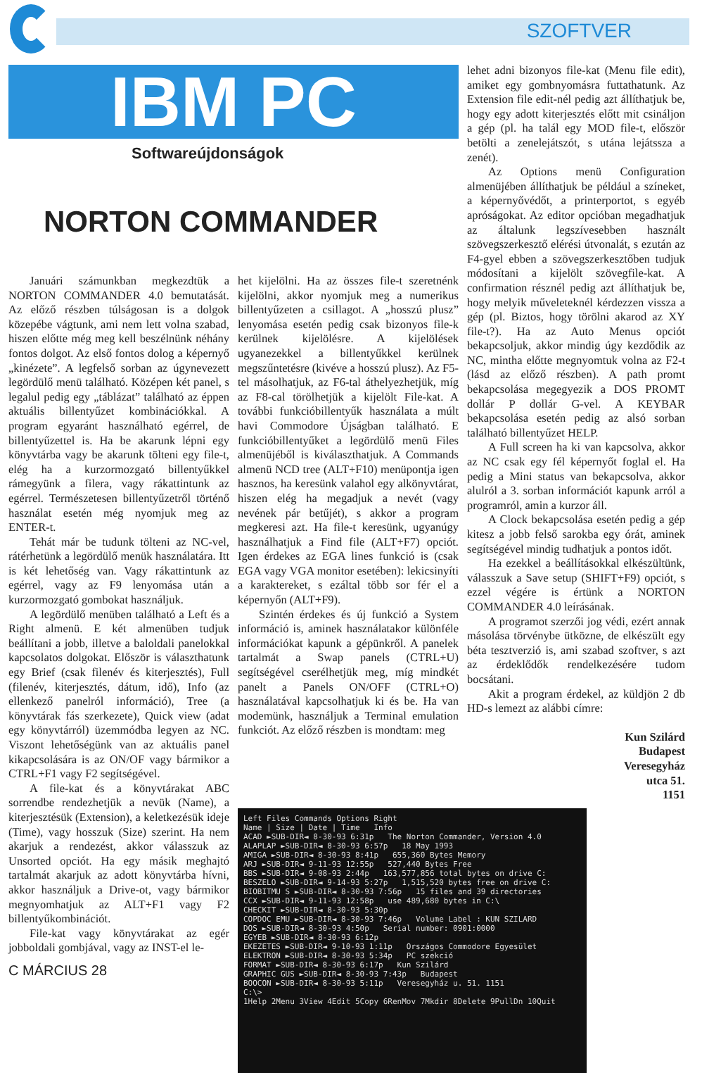SZOFTVER
IBM PC
Softwareújdonságok
NORTON COMMANDER
Januári számunkban megkezdtük a NORTON COMMANDER 4.0 bemutatását. Az előző részben túlságosan is a dolgok közepébe vágtunk, ami nem lett volna szabad, hiszen előtte még meg kell beszélnünk néhány fontos dolgot. Az első fontos dolog a képernyő „kinézete”. A legfelső sorban az úgynevezett legördülő menü található. Középen két panel, s legalul pedig egy „táblázat” található az éppen aktuális billentyűzet kombinációkkal. A program egyaránt használható egérrel, de billentyűzettel is. Ha be akarunk lépni egy könyvtárba vagy be akarunk tölteni egy file-t, elég ha a kurzormozgató billentyűkkel rámegyünk a filera, vagy rákattintunk az egérrel. Természetesen billentyűzetről történő használat esetén még nyomjuk meg az ENTER-t.
Tehát már be tudunk tölteni az NC-vel, rátérhetünk a legördülő menük használatára. Itt is két lehetőség van. Vagy rákattintunk az egérrel, vagy az F9 lenyomása után a kurzormozgató gombokat használjuk.
A legördülő menüben található a Left és a Right almenü. E két almenüben tudjuk beállítani a jobb, illetve a baloldali panelokkal kapcsolatos dolgokat. Először is választhatunk egy Brief (csak filenév és kiterjesztés), Full (filenév, kiterjesztés, dátum, idő), Info (az ellenkező panelról információ), Tree (a könyvtárak fás szerkezete), Quick view (adat egy könyvtárról) üzemmódba legyen az NC. Viszont lehetőségünk van az aktuális panel kikapcsolására is az ON/OF vagy bármikor a CTRL+F1 vagy F2 segítségével.
A file-kat és a könyvtárakat ABC sorrendbe rendezhetjük a nevük (Name), a kiterjesztésük (Extension), a keletkezésük ideje (Time), vagy hosszuk (Size) szerint. Ha nem akarjuk a rendezést, akkor válasszuk az Unsorted opciót. Ha egy másik meghajtó tartalmát akarjuk az adott könyvtárba hívni, akkor használjuk a Drive-ot, vagy bármikor megnyomhatjuk az ALT+F1 vagy F2 billentyűkombinációt.
File-kat vagy könyvtárakat az egér jobboldali gombjával, vagy az INST-el le-
C MÁRCIUS 28
het kijelölni. Ha az összes file-t szeretnénk kijelölni, akkor nyomjuk meg a numerikus billentyűzeten a csillagot. A „hosszú plusz” lenyomása esetén pedig csak bizonyos file-k kerülnek kijelölésre. A kijelölések ugyanezekkel a billentyűkkel kerülnek megszűntetésre (kivéve a hosszú plusz). Az F5-tel másolhatjuk, az F6-tal áthelyezhetjük, míg az F8-cal törölhetjük a kijelölt File-kat. A további funkcióbillentyűk használata a múlt havi Commodore Újságban található. E funkcióbillentyűket a legördülő menü Files almenüjéből is kiválaszthatjuk. A Commands almenü NCD tree (ALT+F10) menüpontja igen hasznos, ha keresünk valahol egy alkönyvtárat, hiszen elég ha megadjuk a nevét (vagy nevének pár betűjét), s akkor a program megkeresi azt. Ha file-t keresünk, ugyanúgy használhatjuk a Find file (ALT+F7) opciót. Igen érdekes az EGA lines funkció is (csak EGA vagy VGA monitor esetében): lekicsinyíti a karaktereket, s ezáltal több sor fér el a képernyőn (ALT+F9).
Szintén érdekes és új funkció a System információ is, aminek használatakor különféle információkat kapunk a gépünkről. A panelek tartalmát a Swap panels (CTRL+U) segítségével cserélhetjük meg, míg mindkét panelt a Panels ON/OFF (CTRL+O) használatával kapcsolhatjuk ki és be. Ha van modemünk, használjuk a Terminal emulation funkciót. Az előző részben is mondtam: meg
lehet adni bizonyos file-kat (Menu file edit), amiket egy gombnyomásra futtathatunk. Az Extension file edit-nél pedig azt állíthatjuk be, hogy egy adott kiterjesztés előtt mit csináljon a gép (pl. ha talál egy MOD file-t, először betölti a zenelejátszót, s utána lejátssza a zenét).
Az Options menü Configuration almenüjében állíthatjuk be például a színeket, a képernyővédőt, a printerportot, s egyéb apróságokat. Az editor opcióban megadhatjuk az általunk legszívesebben használt szövegszerkesztő elérési útvonalát, s ezután az F4-gyel ebben a szövegszerkesztőben tudjuk módosítani a kijelölt szövegfile-kat. A confirmation résznél pedig azt állíthatjuk be, hogy melyik műveleteknél kérdezzen vissza a gép (pl. Biztos, hogy törölni akarod az XY file-t?). Ha az Auto Menus opciót bekapcsoljuk, akkor mindig úgy kezdődik az NC, mintha előtte megnyomtuk volna az F2-t (lásd az előző részben). A path promt bekapcsolása megegyezik a DOS PROMT dollár P dollár G-vel. A KEYBAR bekapcsolása esetén pedig az alsó sorban található billentyűzet HELP.
A Full screen ha ki van kapcsolva, akkor az NC csak egy fél képernyőt foglal el. Ha pedig a Mini status van bekapcsolva, akkor alulról a 3. sorban információt kapunk arról a programról, amin a kurzor áll.
A Clock bekapcsolása esetén pedig a gép kitesz a jobb felső sarokba egy órát, aminek segítségével mindig tudhatjuk a pontos időt.
Ha ezekkel a beállításokkal elkészültünk, válasszuk a Save setup (SHIFT+F9) opciót, s ezzel végére is értünk a NORTON COMMANDER 4.0 leírásának.
A programot szerzői jog védi, ezért annak másolása törvénybe ütközne, de elkészült egy béta tesztverzió is, ami szabad szoftver, s azt az érdeklődők rendelkezésére tudom bocsátani.
Akit a program érdekel, az küldjön 2 db HD-s lemezt az alábbi címre:
Kun Szilárd
Budapest
Veresegyház
utca 51.
1151
Left Files Commands Options Right
Name | Size | Date | Time Info
ACAD ►SUB-DIR◄ 8-30-93 6:31p The Norton Commander, Version 4.0
ALAPLAP ►SUB-DIR◄ 8-30-93 6:57p 18 May 1993
AMIGA ►SUB-DIR◄ 8-30-93 8:41p 655,360 Bytes Memory
ARJ ►SUB-DIR◄ 9-11-93 12:55p 527,440 Bytes Free
BBS ►SUB-DIR◄ 9-08-93 2:44p 163,577,856 total bytes on drive C:
BESZELO ►SUB-DIR◄ 9-14-93 5:27p 1,515,520 bytes free on drive C:
BIOBITMU S ►SUB-DIR◄ 8-30-93 7:56p 15 files and 39 directories
CCX ►SUB-DIR◄ 9-11-93 12:58p use 489,680 bytes in C:\
CHECKIT ►SUB-DIR◄ 8-30-93 5:30p
COPDOC EMU ►SUB-DIR◄ 8-30-93 7:46p Volume Label : KUN SZILARD
DOS ►SUB-DIR◄ 8-30-93 4:50p Serial number: 0901:0000
EGYEB ►SUB-DIR◄ 8-30-93 6:12p
EKEZETES ►SUB-DIR◄ 9-10-93 1:11p Országos Commodore Egyesület
ELEKTRON ►SUB-DIR◄ 8-30-93 5:34p PC szekció
FORMAT ►SUB-DIR◄ 8-30-93 6:17p Kun Szilárd
GRAPHIC GUS ►SUB-DIR◄ 8-30-93 7:43p Budapest
BOOCON ►SUB-DIR◄ 8-30-93 5:11p Veresegyház u. 51. 1151
C:\>
1Help 2Menu 3View 4Edit 5Copy 6RenMov 7Mkdir 8Delete 9PullDn 10Quit